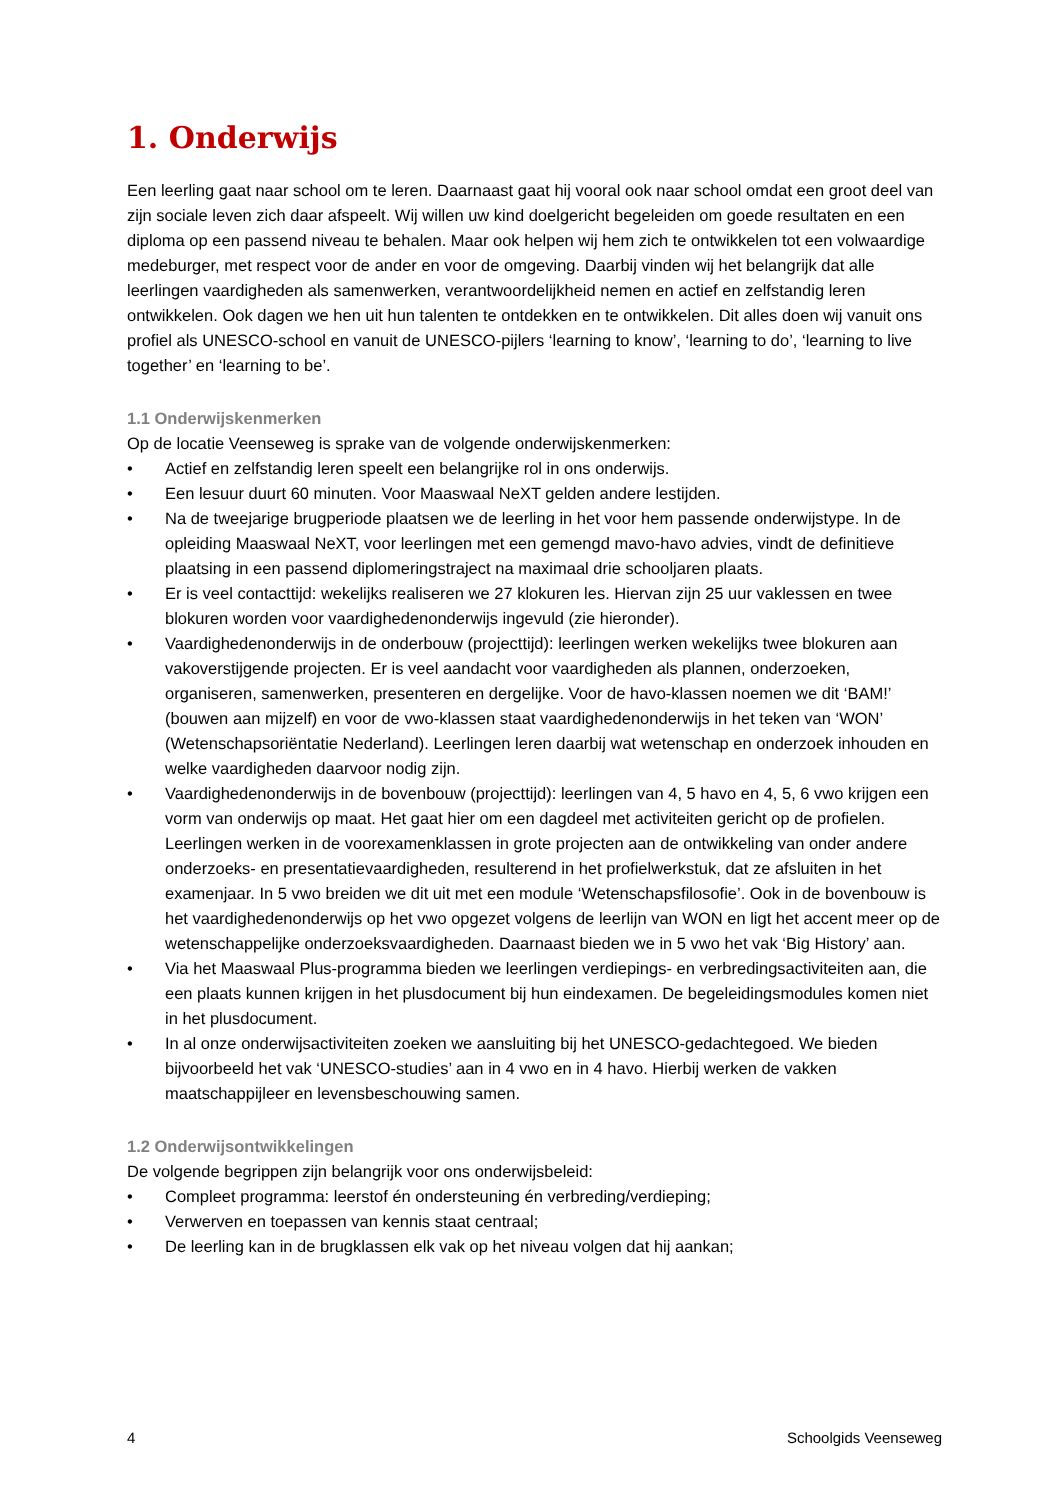1. Onderwijs
Een leerling gaat naar school om te leren. Daarnaast gaat hij vooral ook naar school omdat een groot deel van zijn sociale leven zich daar afspeelt. Wij willen uw kind doelgericht begeleiden om goede resultaten en een diploma op een passend niveau te behalen. Maar ook helpen wij hem zich te ontwikkelen tot een volwaardige medeburger, met respect voor de ander en voor de omgeving. Daarbij vinden wij het belangrijk dat alle leerlingen vaardigheden als samenwerken, verantwoordelijkheid nemen en actief en zelfstandig leren ontwikkelen. Ook dagen we hen uit hun talenten te ontdekken en te ontwikkelen. Dit alles doen wij vanuit ons profiel als UNESCO-school en vanuit de UNESCO-pijlers ‘learning to know’, ‘learning to do’, ‘learning to live together’ en ‘learning to be’.
1.1 Onderwijskenmerken
Op de locatie Veenseweg is sprake van de volgende onderwijskenmerken:
• Actief en zelfstandig leren speelt een belangrijke rol in ons onderwijs.
• Een lesuur duurt 60 minuten. Voor Maaswaal NeXT gelden andere lestijden.
• Na de tweejarige brugperiode plaatsen we de leerling in het voor hem passende onderwijstype. In de opleiding Maaswaal NeXT, voor leerlingen met een gemengd mavo-havo advies, vindt de definitieve plaatsing in een passend diplomeringstraject na maximaal drie schooljaren plaats.
• Er is veel contacttijd: wekelijks realiseren we 27 klokuren les. Hiervan zijn 25 uur vaklessen en twee blokuren worden voor vaardighedenonderwijs ingevuld (zie hieronder).
• Vaardighedenonderwijs in de onderbouw (projecttijd): leerlingen werken wekelijks twee blokuren aan vakoverstijgende projecten. Er is veel aandacht voor vaardigheden als plannen, onderzoeken, organiseren, samenwerken, presenteren en dergelijke. Voor de havo-klassen noemen we dit ‘BAM!’ (bouwen aan mijzelf) en voor de vwo-klassen staat vaardighedenonderwijs in het teken van ‘WON’ (Wetenschapsoriëntatie Nederland). Leerlingen leren daarbij wat wetenschap en onderzoek inhouden en welke vaardigheden daarvoor nodig zijn.
• Vaardighedenonderwijs in de bovenbouw (projecttijd): leerlingen van 4, 5 havo en 4, 5, 6 vwo krijgen een vorm van onderwijs op maat. Het gaat hier om een dagdeel met activiteiten gericht op de profielen. Leerlingen werken in de voorexamenklassen in grote projecten aan de ontwikkeling van onder andere onderzoeks- en presentatievaardigheden, resulterend in het profielwerkstuk, dat ze afsluiten in het examenjaar. In 5 vwo breiden we dit uit met een module ‘Wetenschapsfilosofie’. Ook in de bovenbouw is het vaardighedenonderwijs op het vwo opgezet volgens de leerlijn van WON en ligt het accent meer op de wetenschappelijke onderzoeksvaardigheden. Daarnaast bieden we in 5 vwo het vak ‘Big History’ aan.
• Via het Maaswaal Plus-programma bieden we leerlingen verdiepings- en verbredingsactiviteiten aan, die een plaats kunnen krijgen in het plusdocument bij hun eindexamen. De begeleidingsmodules komen niet in het plusdocument.
• In al onze onderwijsactiviteiten zoeken we aansluiting bij het UNESCO-gedachtegoed. We bieden bijvoorbeeld het vak ‘UNESCO-studies’ aan in 4 vwo en in 4 havo. Hierbij werken de vakken maatschappijleer en levensbeschouwing samen.
1.2 Onderwijsontwikkelingen
De volgende begrippen zijn belangrijk voor ons onderwijsbeleid:
• Compleet programma: leerstof én ondersteuning én verbreding/verdieping;
• Verwerven en toepassen van kennis staat centraal;
• De leerling kan in de brugklassen elk vak op het niveau volgen dat hij aankan;
4 Schoolgids Veenseweg